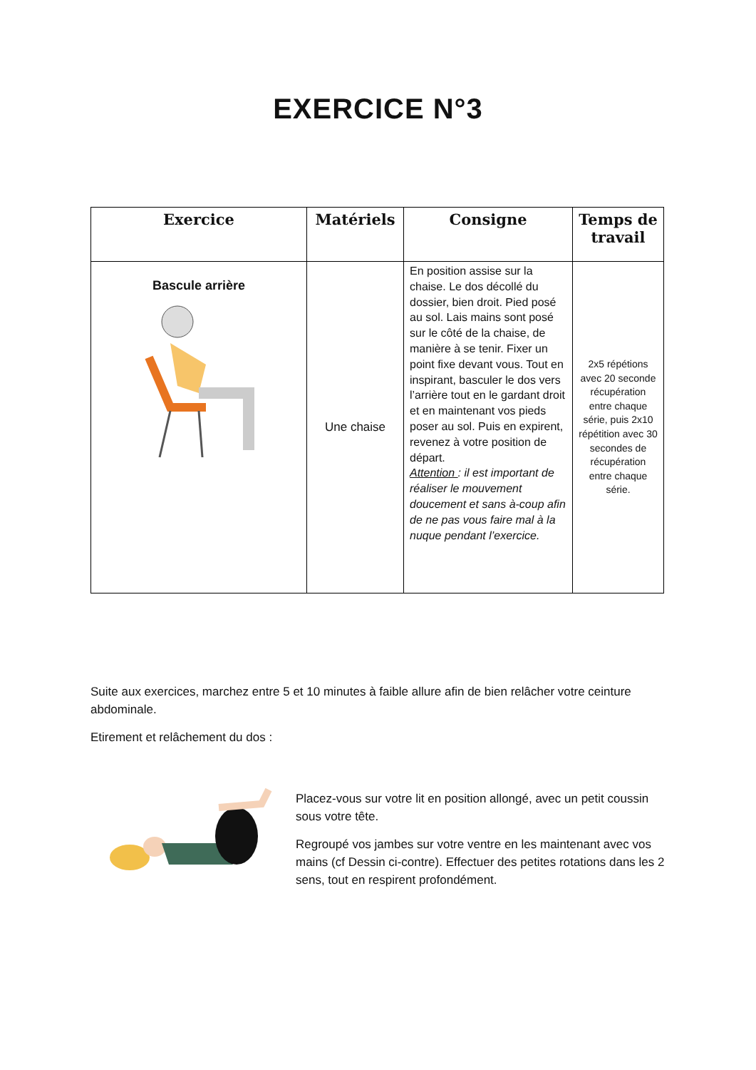EXERCICE N°3
| Exercice | Matériels | Consigne | Temps de travail |
| --- | --- | --- | --- |
| Bascule arrière | Une chaise | En position assise sur la chaise. Le dos décollé du dossier, bien droit. Pied posé au sol. Lais mains sont posé sur le côté de la chaise, de manière à se tenir. Fixer un point fixe devant vous. Tout en inspirant, basculer le dos vers l’arrière tout en le gardant droit et en maintenant vos pieds poser au sol. Puis en expirent, revenez à votre position de départ. Attention : il est important de réaliser le mouvement doucement et sans à-coup afin de ne pas vous faire mal à la nuque pendant l’exercice. | 2x5 répétions avec 20 seconde récupération entre chaque série, puis 2x10 répétition avec 30 secondes de récupération entre chaque série. |
Suite aux exercices, marchez entre 5 et 10 minutes à faible allure afin de bien relâcher votre ceinture abdominale.
Etirement et relâchement du dos :
Placez-vous sur votre lit en position allongé, avec un petit coussin sous votre tête.
Regroupé vos jambes sur votre ventre en les maintenant avec vos mains (cf Dessin ci-contre). Effectuer des petites rotations dans les 2 sens, tout en respirent profondément.